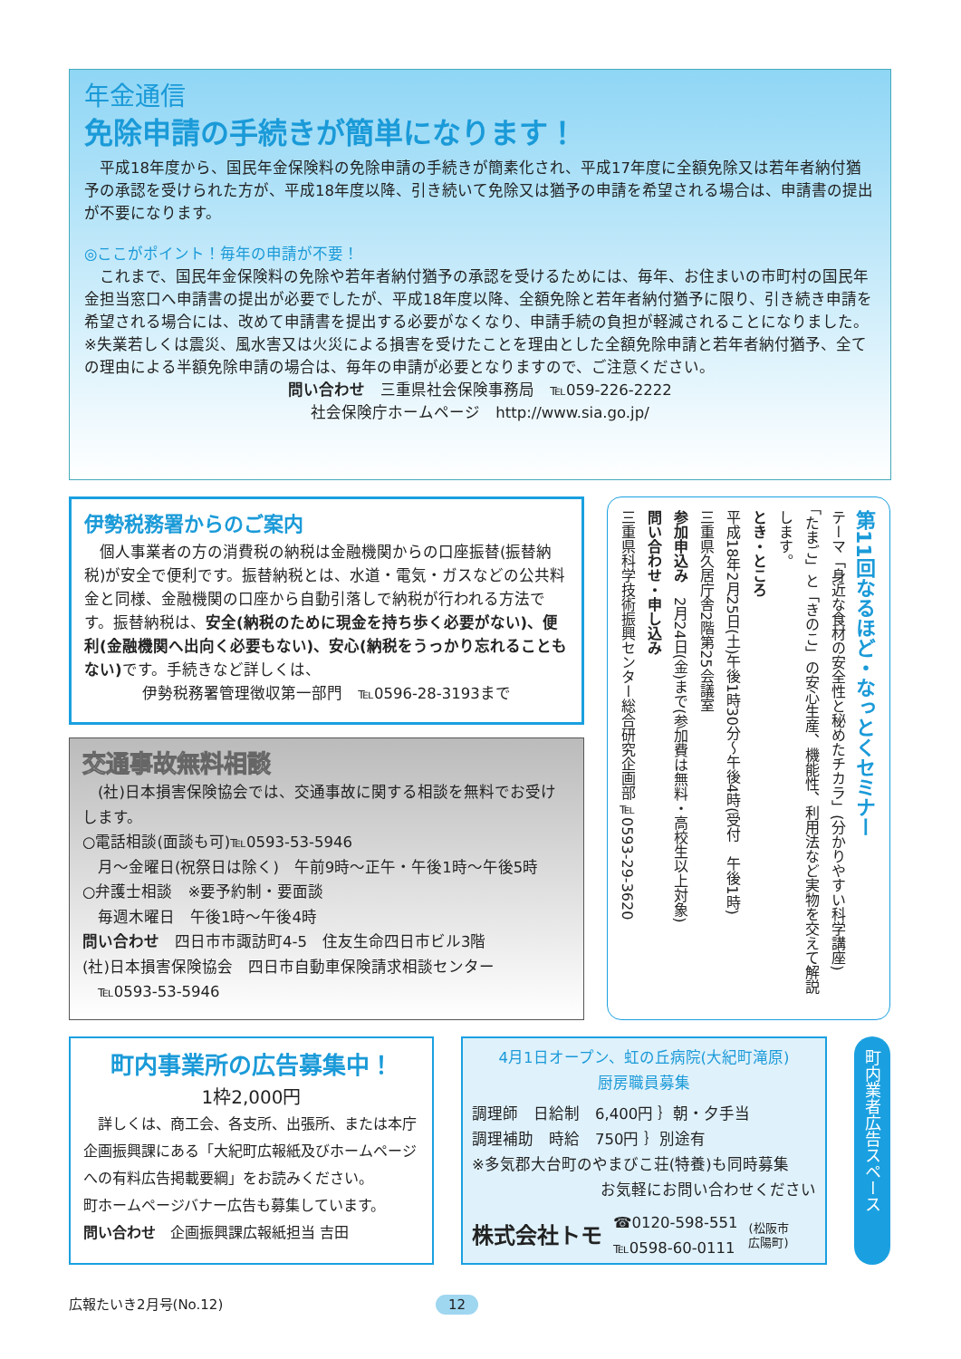年金通信
免除申請の手続きが簡単になります！
　平成18年度から、国民年金保険料の免除申請の手続きが簡素化され、平成17年度に全額免除又は若年者納付猶予の承認を受けられた方が、平成18年度以降、引き続いて免除又は猶予の申請を希望される場合は、申請書の提出が不要になります。
◎ここがポイント！毎年の申請が不要！
　これまで、国民年金保険料の免除や若年者納付猶予の承認を受けるためには、毎年、お住まいの市町村の国民年金担当窓口へ申請書の提出が必要でしたが、平成18年度以降、全額免除と若年者納付猶予に限り、引き続き申請を希望される場合には、改めて申請書を提出する必要がなくなり、申請手続の負担が軽減されることになりました。
※失業若しくは震災、風水害又は火災による損害を受けたことを理由とした全額免除申請と若年者納付猶予、全ての理由による半額免除申請の場合は、毎年の申請が必要となりますので、ご注意ください。
問い合わせ　三重県社会保険事務局　℡059-226-2222
社会保険庁ホームページ　http://www.sia.go.jp/
伊勢税務署からのご案内
　個人事業者の方の消費税の納税は金融機関からの口座振替(振替納税)が安全で便利です。振替納税とは、水道・電気・ガスなどの公共料金と同様、金融機関の口座から自動引落しで納税が行われる方法です。振替納税は、安全(納税のために現金を持ち歩く必要がない)、便利(金融機関へ出向く必要もない)、安心(納税をうっかり忘れることもない) です。手続きなど詳しくは、
伊勢税務署管理徴収第一部門　℡0596-28-3193まで
交通事故無料相談
　(社)日本損害保険協会では、交通事故に関する相談を無料でお受けします。
○電話相談(面談も可)℡0593-53-5946
　月～金曜日(祝祭日は除く)　午前9時～正午・午後1時～午後5時
○弁護士相談　※要予約制・要面談
　毎週木曜日　午後1時～午後4時
問い合わせ　四日市市諏訪町4-5　住友生命四日市ビル3階
(社)日本損害保険協会　四日市自動車保険請求相談センター
　℡0593-53-5946
第11回なるほど・なっとくセミナー
テーマ「身近な食材の安全性と秘めたチカラ」(分かりやすい科学講座)
「たまご」と「きのこ」の安心生産、機能性、利用法など実物を交えて解説します。
とき・ところ
平成18年2月25日(土)午後1時30分～午後4時(受付　午後1時)
三重県久居庁舎2階第25会議室
参加申込み　2月24日(金)まで(参加費は無料・高校生以上対象)
問い合わせ・申し込み
三重県科学技術振興センター総合研究企画部℡0593-29-3620
町内事業所の広告募集中！
1枠2,000円
　詳しくは、商工会、各支所、出張所、または本庁企画振興課にある「大紀町広報紙及びホームページへの有料広告掲載要綱」をお読みください。
町ホームページバナー広告も募集しています。
問い合わせ　企画振興課広報紙担当 吉田
4月1日オープン、虹の丘病院(大紀町滝原)
厨房職員募集
調理師　日給制　6,400円 ｝朝・夕手当
調理補助　時給　750円 ｝別途有
※多気郡大台町のやまびこ荘(特養)も同時募集
お気軽にお問い合わせください
株式会社トモ ☎0120-598-551
℡0598-60-0111 (松阪市
広陽町)
町内業者広告スペース
広報たいき2月号(No.12) 12